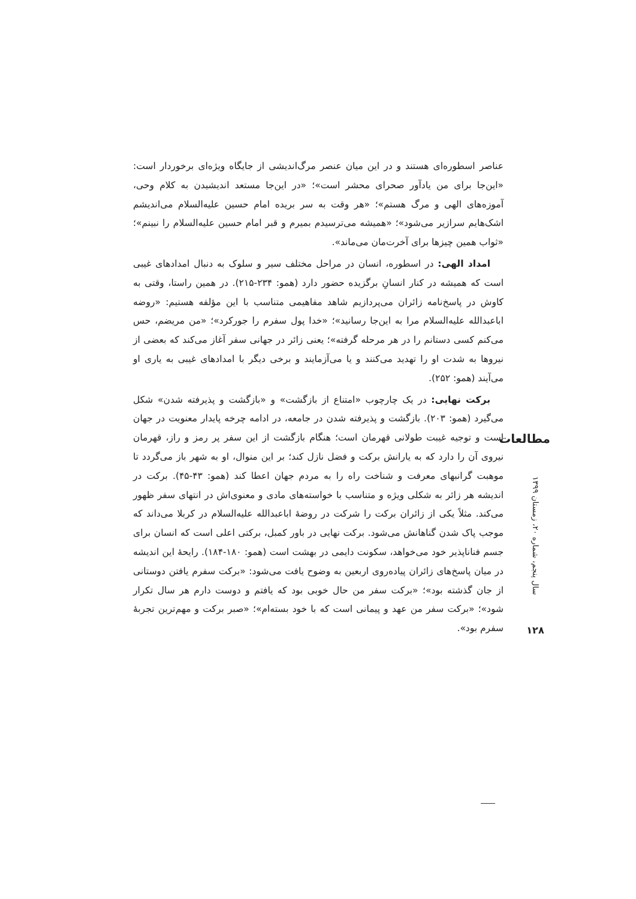عناصر اسطوره‌ای هستند و در این میان عنصر مرگ‌اندیشی از جایگاه ویژه‌ای برخوردار است: «این‌جا برای من یادآور صحرای محشر است»؛ «در این‌جا مستعد اندیشیدن به کلام وحی، آموزه‌های الهی و مرگ هستم»؛ «هر وقت به سر بریده امام حسین علیه‌السلام می‌اندیشم اشک‌هایم سرازیر می‌شود»؛ «همیشه می‌ترسیدم بمیرم و قبر امام حسین علیه‌السلام را نبینم»؛ «ثواب همین چیزها برای آخرت‌مان می‌ماند».
امداد الهی: در اسطوره، انسان در مراحل مختلف سیر و سلوک به دنبال امدادهای غیبی است که همیشه در کنار انسانِ برگزیده حضور دارد (همو: ۲۳۴-۲۱۵). در همین راستا، وقتی به کاوش در پاسخ‌نامه زائران می‌پردازیم شاهد مفاهیمی متناسب با این مؤلفه هستیم: «روضه اباعبدالله علیه‌السلام مرا به این‌جا رسانید»؛ «خدا پول سفرم را جورکرد»؛ «من مریضم، حس می‌کنم کسی دستانم را در هر مرحله گرفته»؛ یعنی زائر در جهانی سفر آغاز می‌کند که بعضی از نیروها به شدت او را تهدید می‌کنند و یا می‌آزمایند و برخی دیگر با امدادهای غیبی به یاری او می‌آیند (همو: ۲۵۲).
برکت نهایی: در یک چارچوب «امتناع از بازگشت» و «بازگشت و پذیرفته شدن» شکل می‌گیرد (همو: ۲۰۳). بازگشت و پذیرفته شدن در جامعه، در ادامه چرخه پایدار معنویت در جهان است و توجیه غیبت طولانی قهرمان است؛ هنگام بازگشت از این سفر پر رمز و راز، قهرمان نیروی آن را دارد که به یارانش برکت و فضل نازل کند؛ بر این منوال، او به شهر باز می‌گردد تا موهبت گرانبهای معرفت و شناخت راه را به مردم جهان اعطا کند (همو: ۴۳-۴۵). برکت در اندیشه هر زائر به شکلی ویژه و متناسب با خواسته‌های مادی و معنوی‌اش در انتهای سفر ظهور می‌کند. مثلاً یکی از زائران برکت را شرکت در روضهٔ اباعبدالله علیه‌السلام در کربلا می‌داند که موجب پاک شدن گناهانش می‌شود. برکت نهایی در باور کمبل، برکتی اعلی است که انسان برای جسم فناناپذیر خود می‌خواهد، سکونت دایمی در بهشت است (همو: ۱۸۰-۱۸۴). رایحهٔ این اندیشه در میان پاسخ‌های زائران پیاده‌روی اربعین به وضوح یافت می‌شود: «برکت سفرم یافتن دوستانی از جان گذشته بود»؛ «برکت سفر من حال خوبی بود که یافتم و دوست دارم هر سال تکرار شود»؛ «برکت سفر من عهد و پیمانی است که با خود بسته‌ام»؛ «صبر برکت و مهم‌ترین تجربهٔ سفرم بود».
مطالعات
سال پنجم، شماره ۲۰، زمستان ۱۳۹۹
۱۲۸